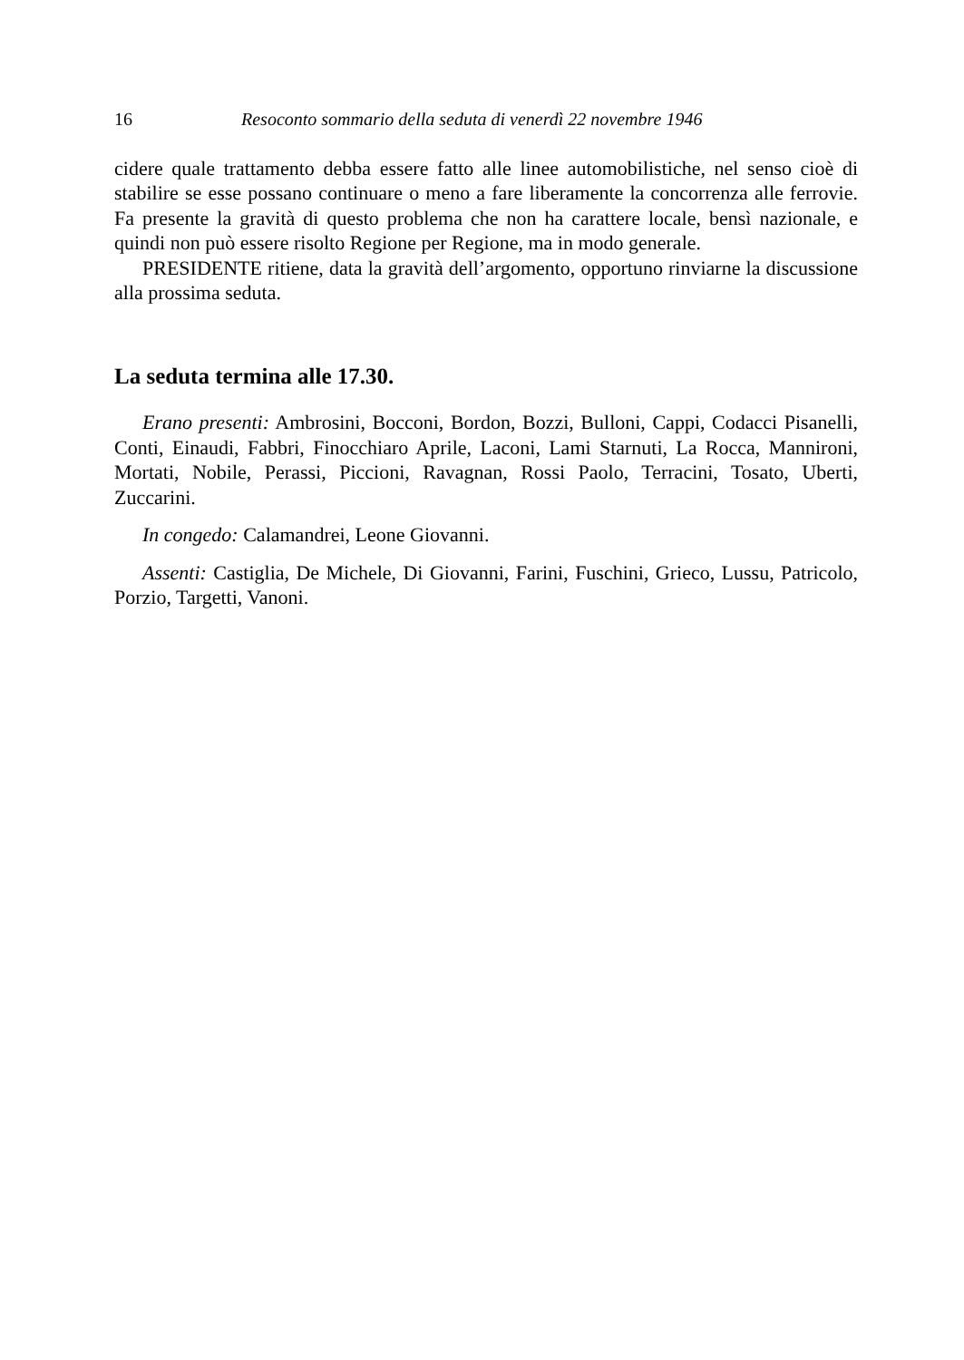16 Resoconto sommario della seduta di venerdì 22 novembre 1946
cidere quale trattamento debba essere fatto alle linee automobilistiche, nel senso cioè di stabilire se esse possano continuare o meno a fare liberamente la concorrenza alle ferrovie. Fa presente la gravità di questo problema che non ha carattere locale, bensì nazionale, e quindi non può essere risolto Regione per Regione, ma in modo generale.
PRESIDENTE ritiene, data la gravità dell’argomento, opportuno rinviarne la discussione alla prossima seduta.
La seduta termina alle 17.30.
Erano presenti: Ambrosini, Bocconi, Bordon, Bozzi, Bulloni, Cappi, Codacci Pisanelli, Conti, Einaudi, Fabbri, Finocchiaro Aprile, Laconi, Lami Starnuti, La Rocca, Manniro­ni, Mortati, Nobile, Perassi, Piccioni, Ravagnan, Rossi Paolo, Terracini, Tosato, Uberti, Zuccarini.
In congedo: Calamandrei, Leone Giovanni.
Assenti: Castiglia, De Michele, Di Giovanni, Farini, Fuschini, Grieco, Lussu, Patricolo, Porzio, Targetti, Vanoni.